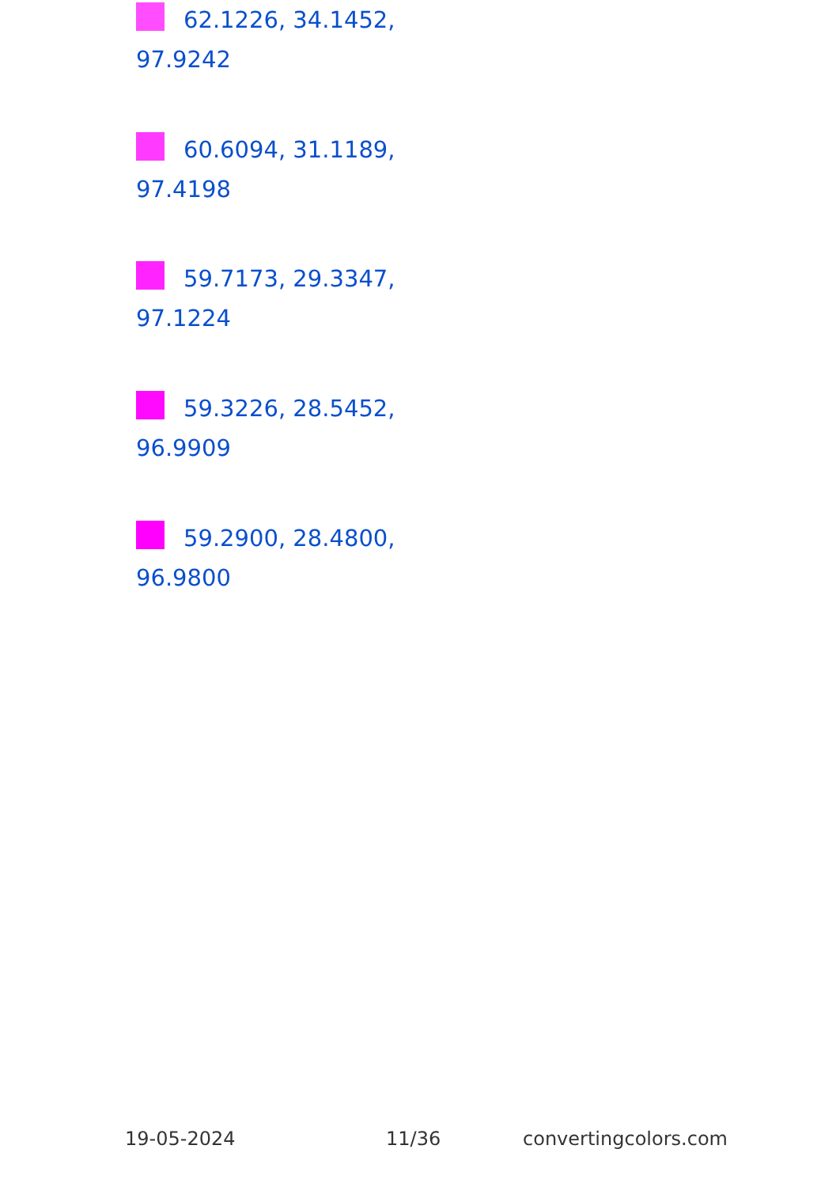62.1226, 34.1452, 97.9242
60.6094, 31.1189, 97.4198
59.7173, 29.3347, 97.1224
59.3226, 28.5452, 96.9909
59.2900, 28.4800, 96.9800
19-05-2024 11/36 convertingcolors.com